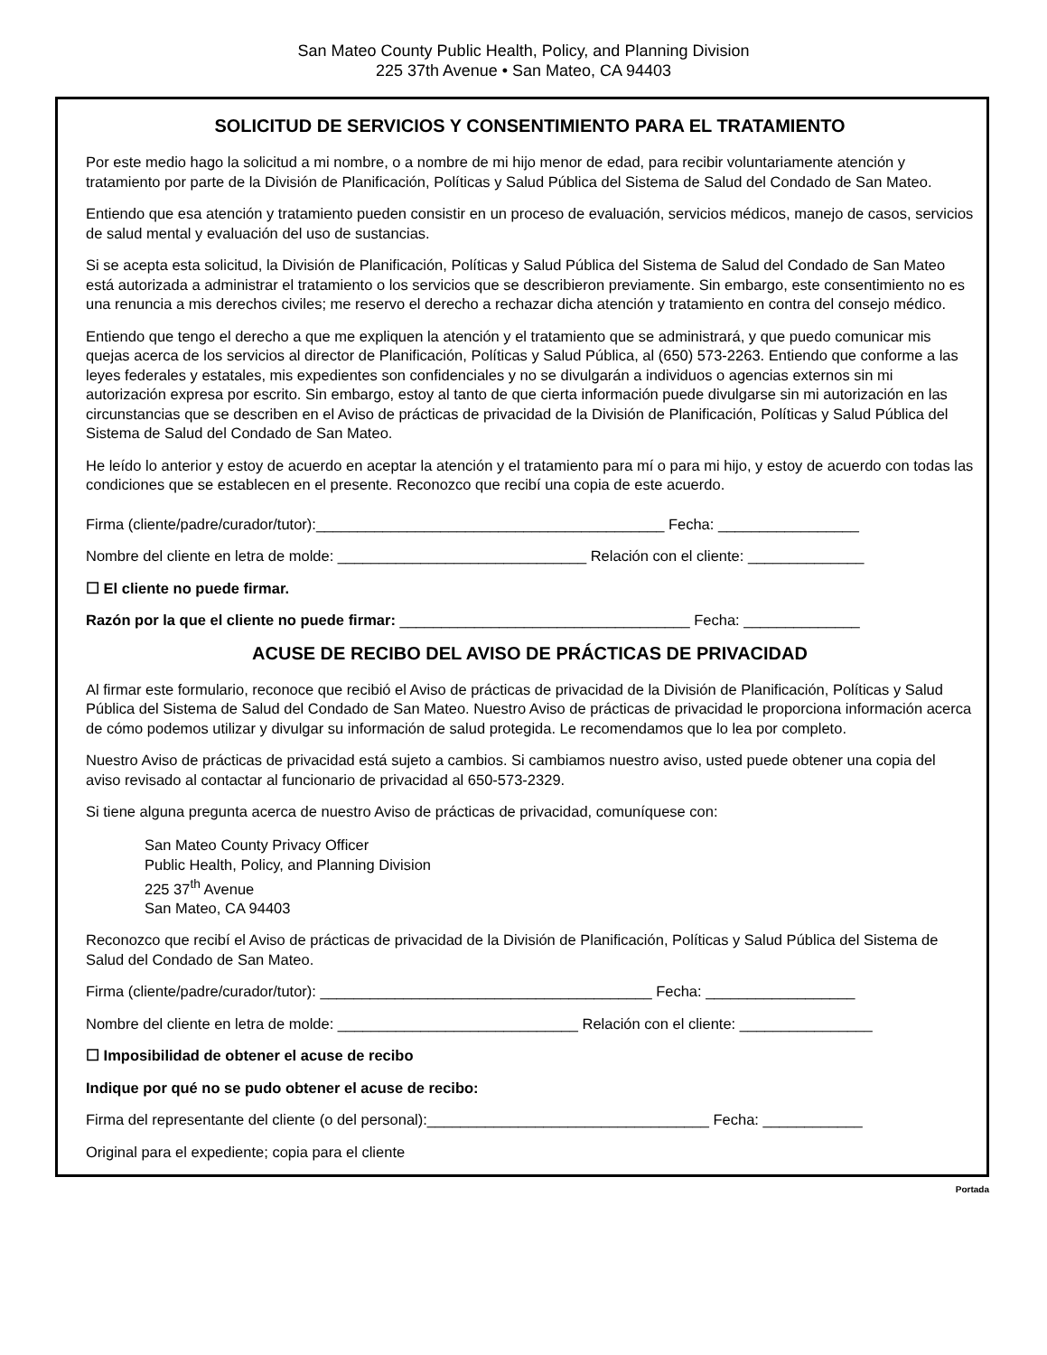San Mateo County Public Health, Policy, and Planning Division
225 37th Avenue • San Mateo, CA 94403
SOLICITUD DE SERVICIOS Y CONSENTIMIENTO PARA EL TRATAMIENTO
Por este medio hago la solicitud a mi nombre, o a nombre de mi hijo menor de edad, para recibir voluntariamente atención y tratamiento por parte de la División de Planificación, Políticas y Salud Pública del Sistema de Salud del Condado de San Mateo.
Entiendo que esa atención y tratamiento pueden consistir en un proceso de evaluación, servicios médicos, manejo de casos, servicios de salud mental y evaluación del uso de sustancias.
Si se acepta esta solicitud, la División de Planificación, Políticas y Salud Pública del Sistema de Salud del Condado de San Mateo está autorizada a administrar el tratamiento o los servicios que se describieron previamente. Sin embargo, este consentimiento no es una renuncia a mis derechos civiles; me reservo el derecho a rechazar dicha atención y tratamiento en contra del consejo médico.
Entiendo que tengo el derecho a que me expliquen la atención y el tratamiento que se administrará, y que puedo comunicar mis quejas acerca de los servicios al director de Planificación, Políticas y Salud Pública, al (650) 573-2263. Entiendo que conforme a las leyes federales y estatales, mis expedientes son confidenciales y no se divulgarán a individuos o agencias externos sin mi autorización expresa por escrito. Sin embargo, estoy al tanto de que cierta información puede divulgarse sin mi autorización en las circunstancias que se describen en el Aviso de prácticas de privacidad de la División de Planificación, Políticas y Salud Pública del Sistema de Salud del Condado de San Mateo.
He leído lo anterior y estoy de acuerdo en aceptar la atención y el tratamiento para mí o para mi hijo, y estoy de acuerdo con todas las condiciones que se establecen en el presente. Reconozco que recibí una copia de este acuerdo.
Firma (cliente/padre/curador/tutor):__________________________________________ Fecha: _________________
Nombre del cliente en letra de molde: ______________________________ Relación con el cliente: ______________
☐ El cliente no puede firmar.
Razón por la que el cliente no puede firmar: ___________________________________ Fecha: ______________
ACUSE DE RECIBO DEL AVISO DE PRÁCTICAS DE PRIVACIDAD
Al firmar este formulario, reconoce que recibió el Aviso de prácticas de privacidad de la División de Planificación, Políticas y Salud Pública del Sistema de Salud del Condado de San Mateo. Nuestro Aviso de prácticas de privacidad le proporciona información acerca de cómo podemos utilizar y divulgar su información de salud protegida. Le recomendamos que lo lea por completo.
Nuestro Aviso de prácticas de privacidad está sujeto a cambios. Si cambiamos nuestro aviso, usted puede obtener una copia del aviso revisado al contactar al funcionario de privacidad al 650-573-2329.
Si tiene alguna pregunta acerca de nuestro Aviso de prácticas de privacidad, comuníquese con:
San Mateo County Privacy Officer
Public Health, Policy, and Planning Division
225 37<sup>th</sup> Avenue
San Mateo, CA 94403
Reconozco que recibí el Aviso de prácticas de privacidad de la División de Planificación, Políticas y Salud Pública del Sistema de Salud del Condado de San Mateo.
Firma (cliente/padre/curador/tutor): ________________________________________ Fecha: __________________
Nombre del cliente en letra de molde: _____________________________ Relación con el cliente: ________________
☐ Imposibilidad de obtener el acuse de recibo
Indique por qué no se pudo obtener el acuse de recibo:
Firma del representante del cliente (o del personal):__________________________________ Fecha: ____________
Original para el expediente; copia para el cliente
Portada